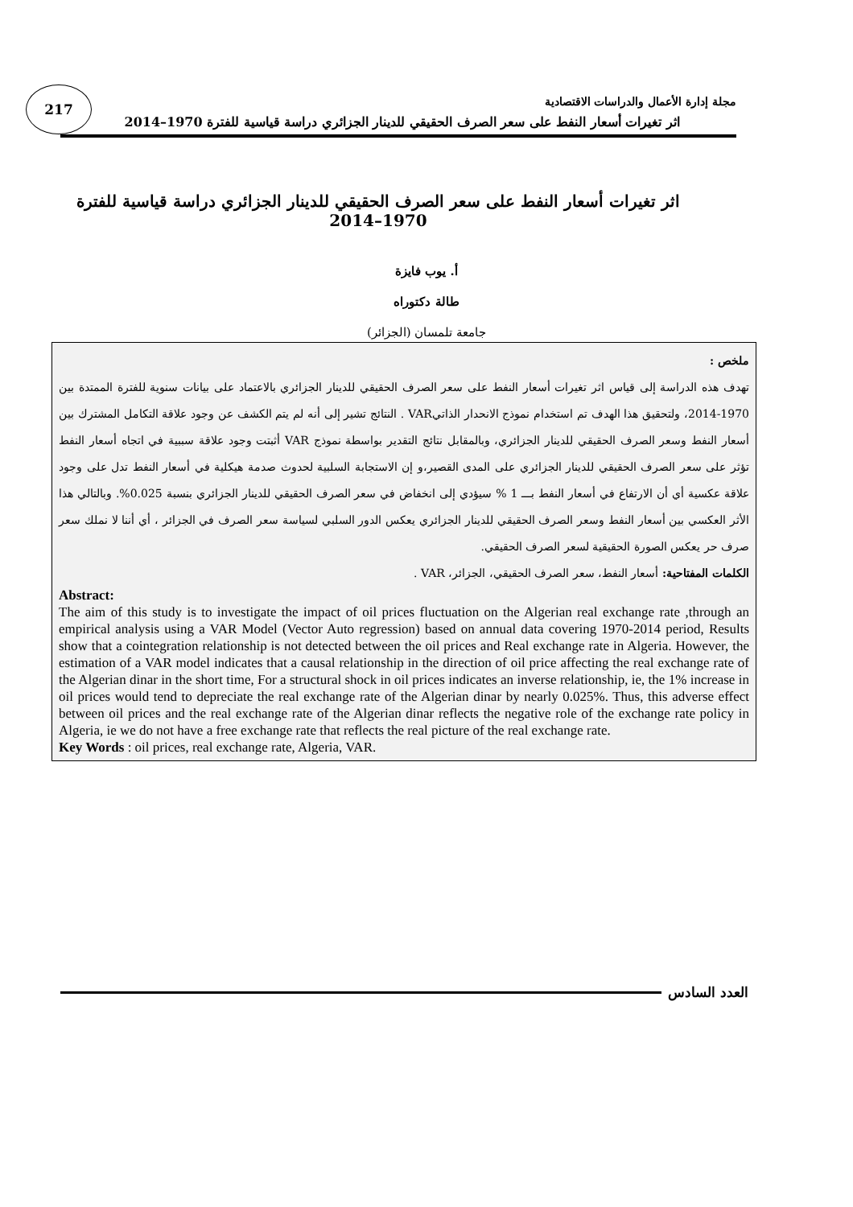217
مجلة إدارة الأعمال والدراسات الاقتصادية
اثر تغيرات أسعار النفط على سعر الصرف الحقيقي للدينار الجزائري دراسة قياسية للفترة 1970–2014
اثر تغيرات أسعار النفط على سعر الصرف الحقيقي للدينار الجزائري دراسة قياسية للفترة 1970–2014
أ. يوب فايزة
طالة دكتوراه
جامعة تلمسان (الجزائر)
ملخص :
تهدف هذه الدراسة إلى قياس اثر تغيرات أسعار النفط على سعر الصرف الحقيقي للدينار الجزائري بالاعتماد على بيانات سنوية للفترة الممتدة بين 1970-2014، ولتحقيق هذا الهدف تم استخدام نموذج الانحدار الذاتيVAR . النتائج تشير إلى أنه لم يتم الكشف عن وجود علاقة التكامل المشترك بين أسعار النفط وسعر الصرف الحقيقي للدينار الجزائري، وبالمقابل نتائج التقدير بواسطة نموذج VAR أثبتت وجود علاقة سببية في اتجاه أسعار النفط تؤثر على سعر الصرف الحقيقي للدينار الجزائري على المدى القصير،و إن الاستجابة السلبية لحدوث صدمة هيكلية في أسعار النفط تدل على وجود علاقة عكسية أي أن الارتفاع في أسعار النفط بـــ 1 % سيؤدي إلى انخفاض في سعر الصرف الحقيقي للدينار الجزائري بنسبة 0.025%. وبالتالي هذا الأثر العكسي بين أسعار النفط وسعر الصرف الحقيقي للدينار الجزائري يعكس الدور السلبي لسياسة سعر الصرف في الجزائر ، أي أننا لا نملك سعر صرف حر يعكس الصورة الحقيقية لسعر الصرف الحقيقي.
الكلمات المفتاحية: أسعار النفط، سعر الصرف الحقيقي، الجزائر، VAR .
Abstract:
The aim of this study is to investigate the impact of oil prices fluctuation on the Algerian real exchange rate ,through an empirical analysis using a VAR Model (Vector Auto regression) based on annual data covering 1970-2014 period, Results show that a cointegration relationship is not detected between the oil prices and Real exchange rate in Algeria. However, the estimation of a VAR model indicates that a causal relationship in the direction of oil price affecting the real exchange rate of the Algerian dinar in the short time, For a structural shock in oil prices indicates an inverse relationship, ie, the 1% increase in oil prices would tend to depreciate the real exchange rate of the Algerian dinar by nearly 0.025%. Thus, this adverse effect between oil prices and the real exchange rate of the Algerian dinar reflects the negative role of the exchange rate policy in Algeria, ie we do not have a free exchange rate that reflects the real picture of the real exchange rate.
Key Words : oil prices, real exchange rate, Algeria, VAR.
العدد السادس